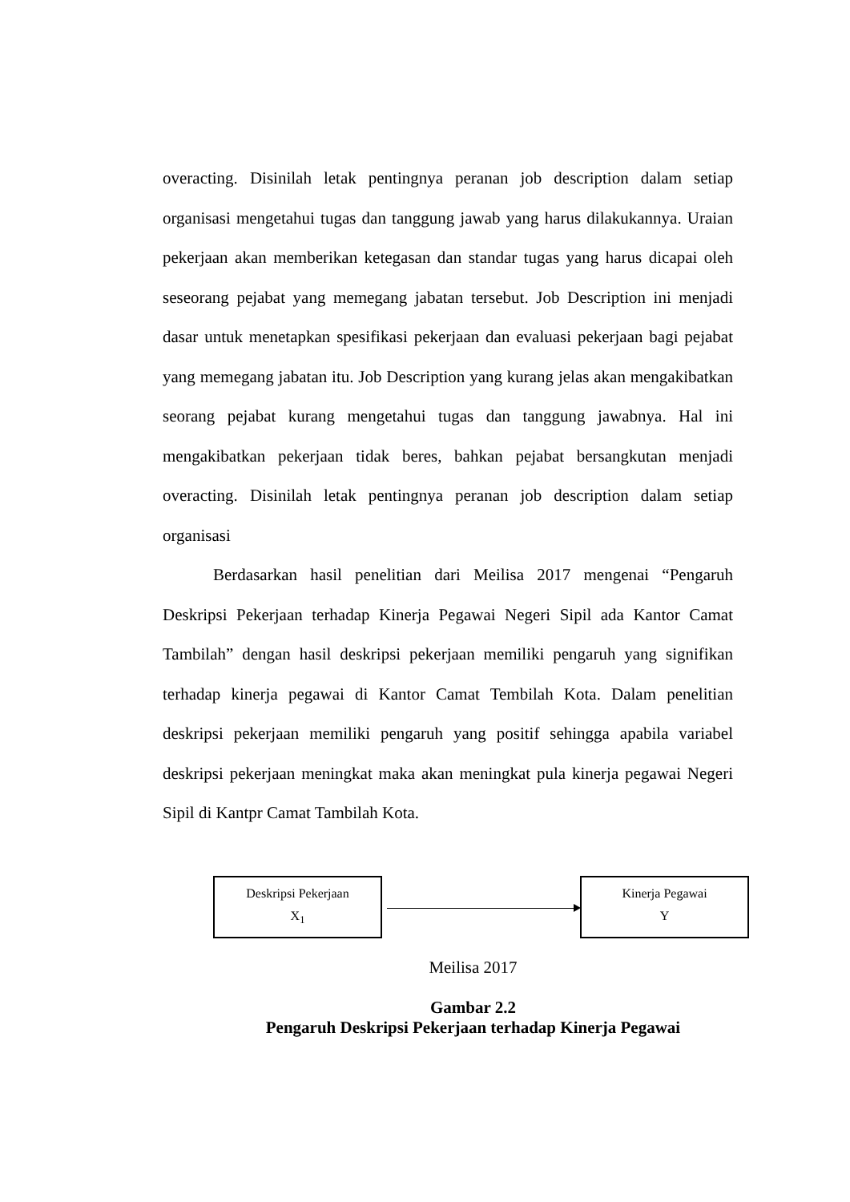overacting. Disinilah letak pentingnya peranan job description dalam setiap organisasi mengetahui tugas dan tanggung jawab yang harus dilakukannya. Uraian pekerjaan akan memberikan ketegasan dan standar tugas yang harus dicapai oleh seseorang pejabat yang memegang jabatan tersebut. Job Description ini menjadi dasar untuk menetapkan spesifikasi pekerjaan dan evaluasi pekerjaan bagi pejabat yang memegang jabatan itu. Job Description yang kurang jelas akan mengakibatkan seorang pejabat kurang mengetahui tugas dan tanggung jawabnya. Hal ini mengakibatkan pekerjaan tidak beres, bahkan pejabat bersangkutan menjadi overacting. Disinilah letak pentingnya peranan job description dalam setiap organisasi
Berdasarkan hasil penelitian dari Meilisa 2017 mengenai “Pengaruh Deskripsi Pekerjaan terhadap Kinerja Pegawai Negeri Sipil ada Kantor Camat Tambilah” dengan hasil deskripsi pekerjaan memiliki pengaruh yang signifikan terhadap kinerja pegawai di Kantor Camat Tembilah Kota. Dalam penelitian deskripsi pekerjaan memiliki pengaruh yang positif sehingga apabila variabel deskripsi pekerjaan meningkat maka akan meningkat pula kinerja pegawai Negeri Sipil di Kantpr Camat Tambilah Kota.
Deskripsi Pekerjaan
X<sub>1</sub>
Kinerja Pegawai
Y
Meilisa 2017
Gambar 2.2
Pengaruh Deskripsi Pekerjaan terhadap Kinerja Pegawai